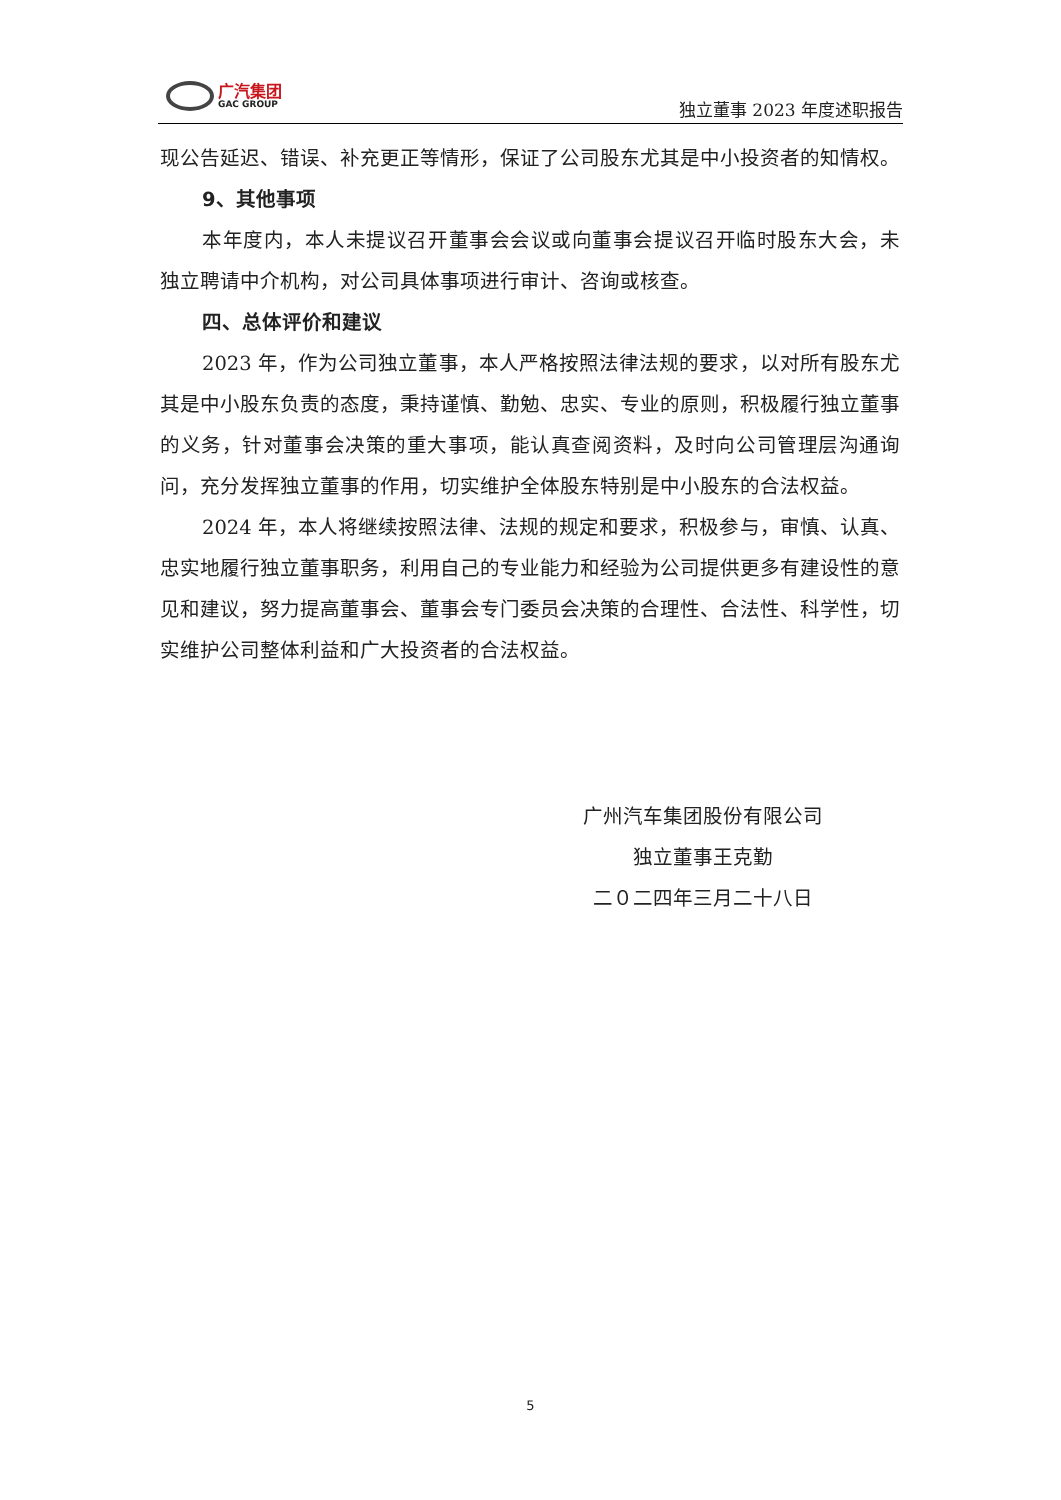广汽集团
GAC GROUP
独立董事 2023 年度述职报告
现公告延迟、错误、补充更正等情形，保证了公司股东尤其是中小投资者的知情权。
9、其他事项
本年度内，本人未提议召开董事会会议或向董事会提议召开临时股东大会，未独立聘请中介机构，对公司具体事项进行审计、咨询或核查。
四、总体评价和建议
2023 年，作为公司独立董事，本人严格按照法律法规的要求，以对所有股东尤其是中小股东负责的态度，秉持谨慎、勤勉、忠实、专业的原则，积极履行独立董事的义务，针对董事会决策的重大事项，能认真查阅资料，及时向公司管理层沟通询问，充分发挥独立董事的作用，切实维护全体股东特别是中小股东的合法权益。
2024 年，本人将继续按照法律、法规的规定和要求，积极参与，审慎、认真、忠实地履行独立董事职务，利用自己的专业能力和经验为公司提供更多有建设性的意见和建议，努力提高董事会、董事会专门委员会决策的合理性、合法性、科学性，切实维护公司整体利益和广大投资者的合法权益。
广州汽车集团股份有限公司
独立董事王克勤
二０二四年三月二十八日
5